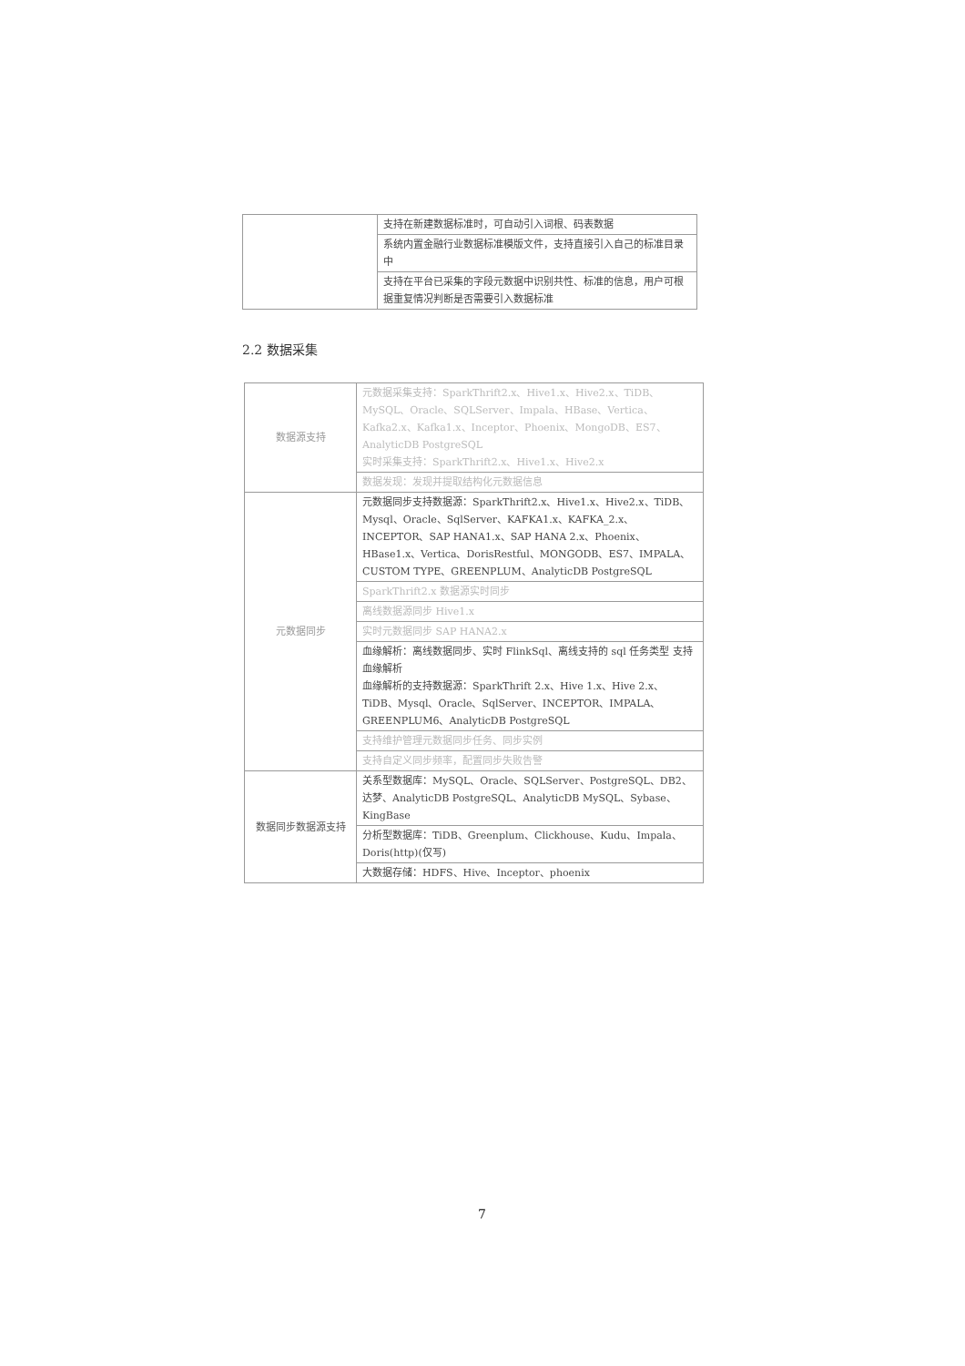| | 支持在新建数据标准时，可自动引入词根、码表数据 |
| | 系统内置金融行业数据标准模版文件，支持直接引入自己的标准目录中 |
| | 支持在平台已采集的字段元数据中识别共性、标准的信息，用户可根据重复情况判断是否需要引入数据标准 |
2.2 数据采集
| 数据源支持 | 元数据采集支持：SparkThrift2.x、Hive1.x、Hive2.x、TiDB、MySQL、Oracle、SQLServer、Impala、HBase、Vertica、Kafka2.x、Kafka1.x、Inceptor、Phoenix、MongoDB、ES7、AnalyticDB PostgreSQL 实时采集支持：SparkThrift2.x、Hive1.x、Hive2.x |
| | 数据发现：发现并提取结构化元数据信息 |
| 元数据同步 | 元数据同步支持数据源：SparkThrift2.x、Hive1.x、Hive2.x、TiDB、Mysql、Oracle、SqlServer、KAFKA1.x、KAFKA_2.x、INCEPTOR、SAP HANA1.x、SAP HANA 2.x、Phoenix、HBase1.x、Vertica、DorisRestful、MONGODB、ES7、IMPALA、CUSTOM TYPE、GREENPLUM、AnalyticDB PostgreSQL |
| | SparkThrift2.x 数据源实时同步 |
| | 离线数据源同步 Hive1.x |
| | 实时元数据同步 SAP HANA2.x |
| | 血缘解析：离线数据同步、实时 FlinkSql、离线支持的 sql 任务类型 支持血缘解析 血缘解析的支持数据源：SparkThrift 2.x、Hive 1.x、Hive 2.x、TiDB、Mysql、Oracle、SqlServer、INCEPTOR、IMPALA、GREENPLUM6、AnalyticDB PostgreSQL |
| | 支持维护管理元数据同步任务、同步实例 |
| | 支持自定义同步频率，配置同步失败告警 |
| 数据同步数据源支持 | 关系型数据库：MySQL、Oracle、SQLServer、PostgreSQL、DB2、达梦、AnalyticDB PostgreSQL、AnalyticDB MySQL、Sybase、KingBase |
| | 分析型数据库：TiDB、Greenplum、Clickhouse、Kudu、Impala、Doris(http)(仅写) |
| | 大数据存储：HDFS、Hive、Inceptor、phoenix |
7